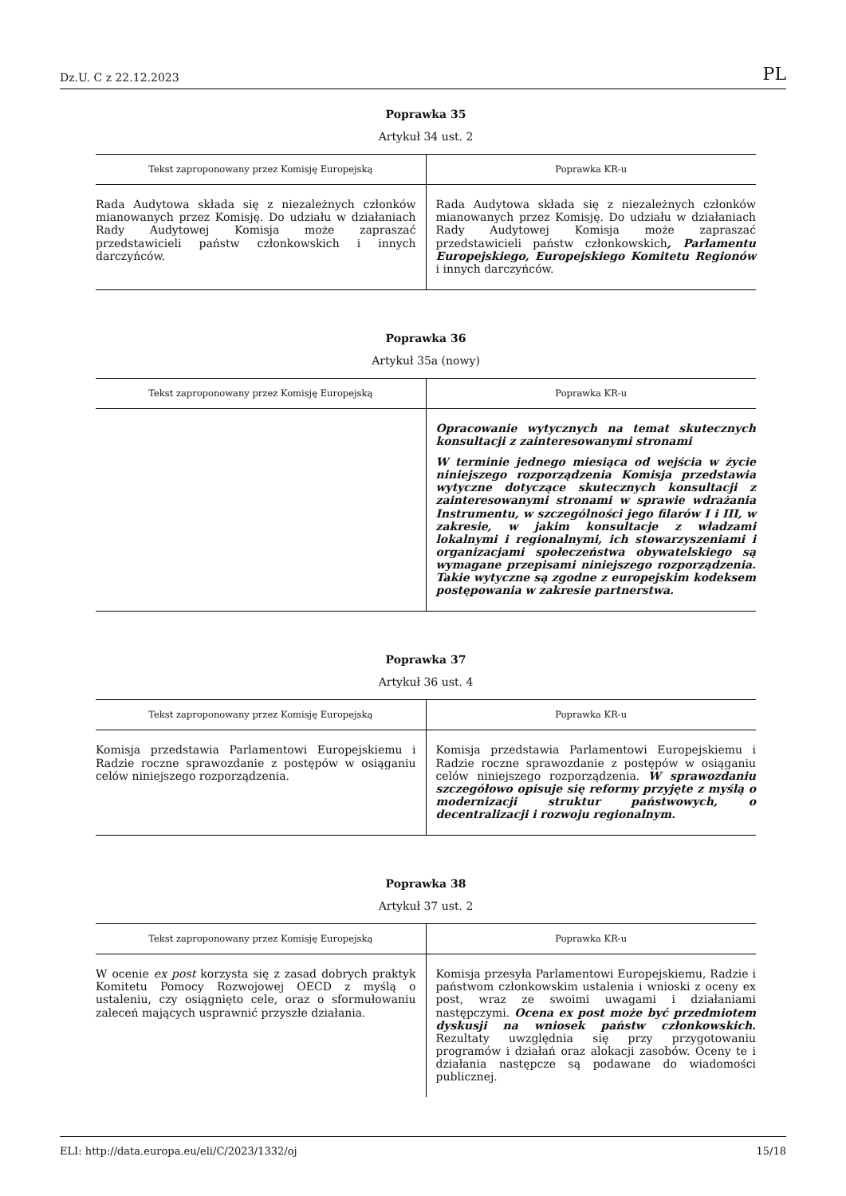Dz.U. C z 22.12.2023 PL
Poprawka 35
Artykuł 34 ust. 2
| Tekst zaproponowany przez Komisję Europejską | Poprawka KR-u |
| --- | --- |
| Rada Audytowa składa się z niezależnych członków mianowanych przez Komisję. Do udziału w działaniach Rady Audytowej Komisja może zapraszać przedstawicieli państw członkowskich i innych darczyńców. | Rada Audytowa składa się z niezależnych członków mianowanych przez Komisję. Do udziału w działaniach Rady Audytowej Komisja może zapraszać przedstawicieli państw członkowskich , Parlamentu Europejskiego, Europejskiego Komitetu Regionów i innych darczyńców. |
Poprawka 36
Artykuł 35a (nowy)
| Tekst zaproponowany przez Komisję Europejską | Poprawka KR-u |
| --- | --- |
| | Opracowanie wytycznych na temat skutecznych konsultacji z zainteresowanymi stronami W terminie jednego miesiąca od wejścia w życie niniejszego rozporządzenia Komisja przedstawia wytyczne dotyczące skutecznych konsultacji z zainteresowanymi stronami w sprawie wdrażania Instrumentu, w szczególności jego filarów I i III, w zakresie, w jakim konsultacje z władzami lokalnymi i regionalnymi, ich stowarzyszeniami i organizacjami społeczeństwa obywatelskiego są wymagane przepisami niniejszego rozporządzenia. Takie wytyczne są zgodne z europejskim kodeksem postępowania w zakresie partnerstwa. |
Poprawka 37
Artykuł 36 ust. 4
| Tekst zaproponowany przez Komisję Europejską | Poprawka KR-u |
| --- | --- |
| Komisja przedstawia Parlamentowi Europejskiemu i Radzie roczne sprawozdanie z postępów w osiąganiu celów niniejszego rozporządzenia. | Komisja przedstawia Parlamentowi Europejskiemu i Radzie roczne sprawozdanie z postępów w osiąganiu celów niniejszego rozporządzenia. W sprawozdaniu szczegółowo opisuje się reformy przyjęte z myślą o modernizacji struktur państwowych, o decentralizacji i rozwoju regionalnym. |
Poprawka 38
Artykuł 37 ust. 2
| Tekst zaproponowany przez Komisję Europejską | Poprawka KR-u |
| --- | --- |
| W ocenie ex post korzysta się z zasad dobrych praktyk Komitetu Pomocy Rozwojowej OECD z myślą o ustaleniu, czy osiągnięto cele, oraz o sformułowaniu zaleceń mających usprawnić przyszłe działania. | Komisja przesyła Parlamentowi Europejskiemu, Radzie i państwom członkowskim ustalenia i wnioski z oceny ex post, wraz ze swoimi uwagami i działaniami następczymi. Ocena ex post może być przedmiotem dyskusji na wniosek państw członkowskich. Rezultaty uwzględnia się przy przygotowaniu programów i działań oraz alokacji zasobów. Oceny te i działania następcze są podawane do wiadomości publicznej. |
ELI: http://data.europa.eu/eli/C/2023/1332/oj 15/18